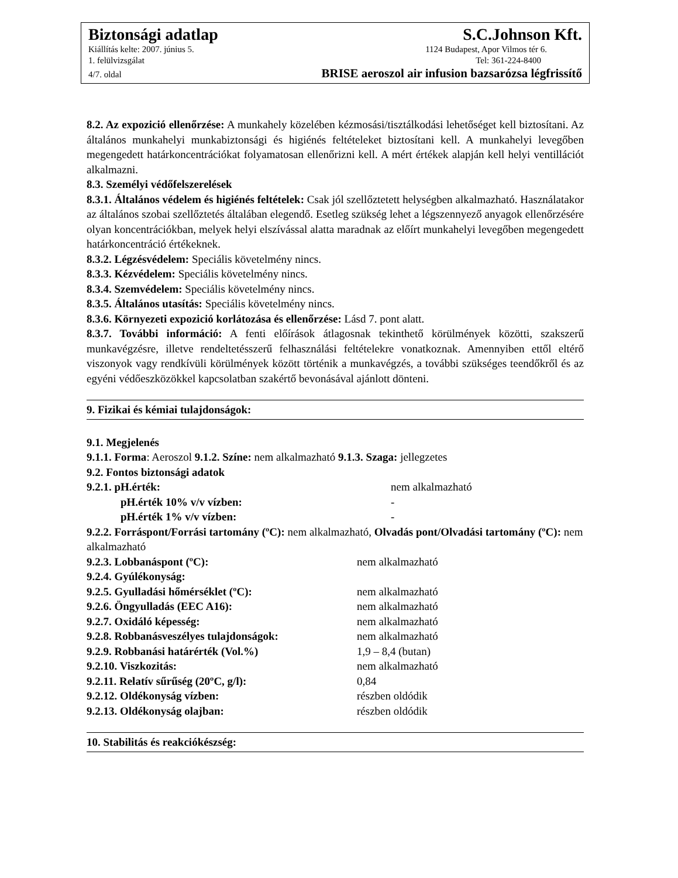Biztonsági adatlap S.C.Johnson Kft.
Kiállítás kelte: 2007. június 5. 1124 Budapest, Apor Vilmos tér 6.
1. felülvizsgálat Tel: 361-224-8400
4/7. oldal BRISE aeroszol air infusion bazsarózsa légfrissítő
8.2. Az expozició ellenőrzése: A munkahely közelében kézmosási/tisztálkodási lehetőséget kell biztosítani. Az általános munkahelyi munkabiztonsági és higiénés feltételeket biztosítani kell. A munkahelyi levegőben megengedett határkoncentrációkat folyamatosan ellenőrizni kell. A mért értékek alapján kell helyi ventillációt alkalmazni.
8.3. Személyi védőfelszerelések
8.3.1. Általános védelem és higiénés feltételek: Csak jól szellőztetett helységben alkalmazható. Használatakor az általános szobai szellőztetés általában elegendő. Esetleg szükség lehet a légszennyező anyagok ellenőrzésére olyan koncentrációkban, melyek helyi elszívással alatta maradnak az előírt munkahelyi levegőben megengedett határkoncentráció értékeknek.
8.3.2. Légzésvédelem: Speciális követelmény nincs.
8.3.3. Kézvédelem: Speciális követelmény nincs.
8.3.4. Szemvédelem: Speciális követelmény nincs.
8.3.5. Általános utasítás: Speciális követelmény nincs.
8.3.6. Környezeti expozició korlátozása és ellenőrzése: Lásd 7. pont alatt.
8.3.7. További információ: A fenti előírások átlagosnak tekinthető körülmények közötti, szakszerű munkavégzésre, illetve rendeltetésszerű felhasználási feltételekre vonatkoznak. Amennyiben ettől eltérő viszonyok vagy rendkívüli körülmények között történik a munkavégzés, a további szükséges teendőkről és az egyéni védőeszközökkel kapcsolatban szakértő bevonásával ajánlott dönteni.
9. Fizikai és kémiai tulajdonságok:
9.1. Megjelenés
9.1.1. Forma: Aeroszol 9.1.2. Színe: nem alkalmazható 9.1.3. Szaga: jellegzetes
9.2. Fontos biztonsági adatok
| 9.2.1. pH.érték: | nem alkalmazható |
| pH.érték 10% v/v vízben: | - |
| pH.érték 1% v/v vízben: | - |
9.2.2. Forráspont/Forrási tartomány (ºC): nem alkalmazható, Olvadás pont/Olvadási tartomány (ºC): nem alkalmazható
| 9.2.3. Lobbanáspont (ºC): | nem alkalmazható |
| 9.2.4. Gyúlékonyság: | |
| 9.2.5. Gyulladási hőmérséklet (ºC): | nem alkalmazható |
| 9.2.6. Öngyulladás (EEC A16): | nem alkalmazható |
| 9.2.7. Oxidáló képesség: | nem alkalmazható |
| 9.2.8. Robbanásveszélyes tulajdonságok: | nem alkalmazható |
| 9.2.9. Robbanási határérték (Vol.%) | 1,9 – 8,4 (butan) |
| 9.2.10. Viszkozitás: | nem alkalmazható |
| 9.2.11. Relatív sűrűség (20ºC, g/l): | 0,84 |
| 9.2.12. Oldékonyság vízben: | részben oldódik |
| 9.2.13. Oldékonyság olajban: | részben oldódik |
10. Stabilitás és reakciókészség: